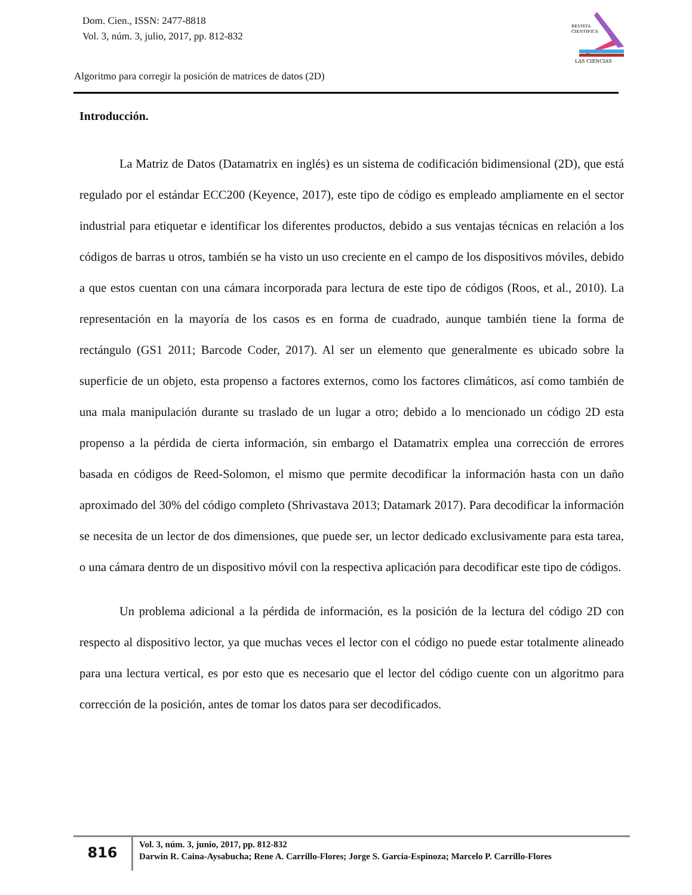Dom. Cien., ISSN: 2477-8818
Vol. 3, núm. 3, julio, 2017, pp. 812-832
REVISTA
CIENTIFICA
LAS CIENCIAS
Algoritmo para corregir la posición de matrices de datos (2D)
Introducción.
La Matriz de Datos (Datamatrix en inglés) es un sistema de codificación bidimensional (2D), que está regulado por el estándar ECC200 (Keyence, 2017), este tipo de código es empleado ampliamente en el sector industrial para etiquetar e identificar los diferentes productos, debido a sus ventajas técnicas en relación a los códigos de barras u otros, también se ha visto un uso creciente en el campo de los dispositivos móviles, debido a que estos cuentan con una cámara incorporada para lectura de este tipo de códigos (Roos, et al., 2010). La representación en la mayoría de los casos es en forma de cuadrado, aunque también tiene la forma de rectángulo (GS1 2011; Barcode Coder, 2017). Al ser un elemento que generalmente es ubicado sobre la superficie de un objeto, esta propenso a factores externos, como los factores climáticos, así como también de una mala manipulación durante su traslado de un lugar a otro; debido a lo mencionado un código 2D esta propenso a la pérdida de cierta información, sin embargo el Datamatrix emplea una corrección de errores basada en códigos de Reed-Solomon, el mismo que permite decodificar la información hasta con un daño aproximado del 30% del código completo (Shrivastava 2013; Datamark 2017). Para decodificar la información se necesita de un lector de dos dimensiones, que puede ser, un lector dedicado exclusivamente para esta tarea, o una cámara dentro de un dispositivo móvil con la respectiva aplicación para decodificar este tipo de códigos.
Un problema adicional a la pérdida de información, es la posición de la lectura del código 2D con respecto al dispositivo lector, ya que muchas veces el lector con el código no puede estar totalmente alineado para una lectura vertical, es por esto que es necesario que el lector del código cuente con un algoritmo para corrección de la posición, antes de tomar los datos para ser decodificados.
816
Vol. 3, núm. 3, junio, 2017, pp. 812-832
Darwin R. Caina-Aysabucha; Rene A. Carrillo-Flores; Jorge S. García-Espinoza; Marcelo P. Carrillo-Flores